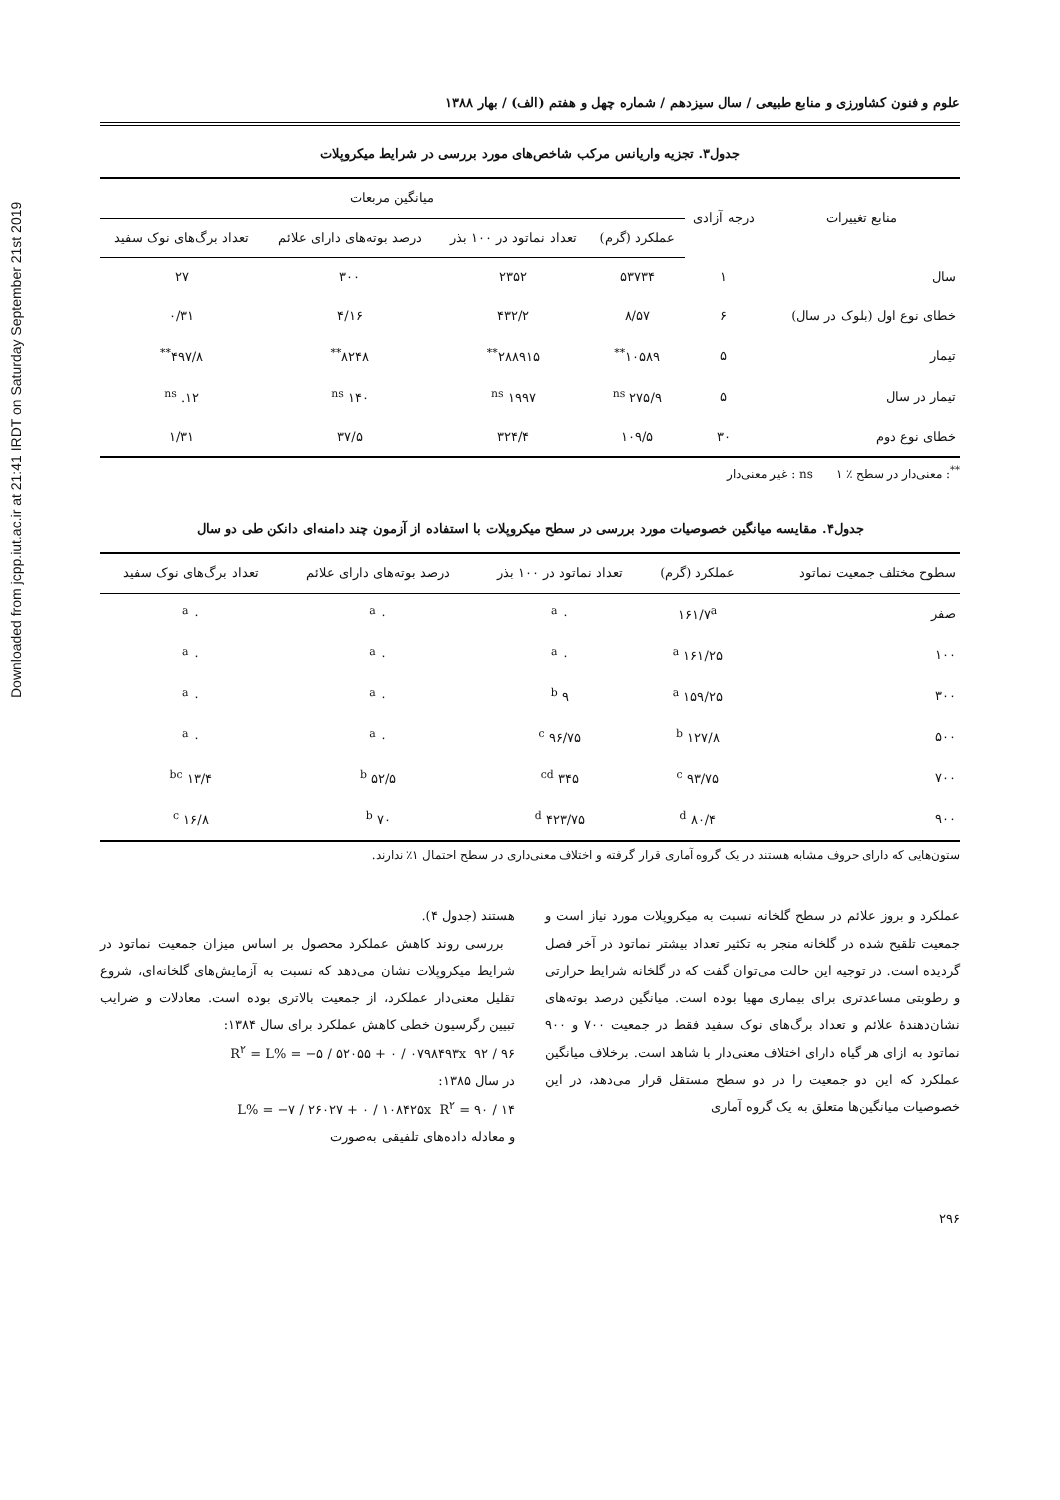Downloaded from jcpp.iut.ac.ir at 21:41 IRDT on Saturday September 21st 2019
علوم و فنون کشاورزی و منابع طبیعی / سال سیزدهم / شماره چهل و هفتم (الف) / بهار ۱۳۸۸
جدول۳. تجزیه واریانس مرکب شاخص‌های مورد بررسی در شرایط میکروپلات
| منابع تغییرات | درجه آزادی | میانگین مربعات | | | |
| --- | --- | --- | --- | --- | --- |
| | | عملکرد (گرم) | تعداد نماتود در ۱۰۰ بذر | درصد بوته‌های دارای علائم | تعداد برگ‌های نوک سفید |
| سال | ۱ | ۵۳۷۳۴ | ۲۳۵۲ | ۳۰۰ | ۲۷ |
| خطای نوع اول (بلوک در سال) | ۶ | ۸/۵۷ | ۴۳۲/۲ | ۴/۱۶ | ۰/۳۱ |
| تیمار | ۵ | ۱۰۵۸۹<sup>**</sup> | ۲۸۸۹۱۵<sup>**</sup> | ۸۲۴۸<sup>**</sup> | ۴۹۷/۸<sup>**</sup> |
| تیمار در سال | ۵ | ۲۷۵/۹ <sup>ns</sup> | ۱۹۹۷ <sup>ns</sup> | ۱۴۰ <sup>ns</sup> | ۱۲. <sup>ns</sup> |
| خطای نوع دوم | ۳۰ | ۱۰۹/۵ | ۳۲۴/۴ | ۳۷/۵ | ۱/۳۱ |
<sup>**</sup>: معنی‌دار در سطح ٪ ۱ ns : غیر معنی‌دار
جدول۴. مقایسه میانگین خصوصیات مورد بررسی در سطح میکروپلات با استفاده از آزمون چند دامنه‌ای دانکن طی دو سال
| سطوح مختلف جمعیت نماتود | عملکرد (گرم) | تعداد نماتود در ۱۰۰ بذر | درصد بوته‌های دارای علائم | تعداد برگ‌های نوک سفید |
| --- | --- | --- | --- | --- |
| صفر | ۱۶۱/۷<sup>a</sup> | ۰ <sup>a</sup> | ۰ <sup>a</sup> | ۰ <sup>a</sup> |
| ۱۰۰ | ۱۶۱/۲۵ <sup>a</sup> | ۰ <sup>a</sup> | ۰ <sup>a</sup> | ۰ <sup>a</sup> |
| ۳۰۰ | ۱۵۹/۲۵ <sup>a</sup> | ۹ <sup>b</sup> | ۰ <sup>a</sup> | ۰ <sup>a</sup> |
| ۵۰۰ | ۱۲۷/۸ <sup>b</sup> | ۹۶/۷۵ <sup>c</sup> | ۰ <sup>a</sup> | ۰ <sup>a</sup> |
| ۷۰۰ | ۹۳/۷۵ <sup>c</sup> | ۳۴۵ <sup>cd</sup> | ۵۲/۵ <sup>b</sup> | ۱۳/۴ <sup>bc</sup> |
| ۹۰۰ | ۸۰/۴ <sup>d</sup> | ۴۲۳/۷۵ <sup>d</sup> | ۷۰ <sup>b</sup> | ۱۶/۸ <sup>c</sup> |
ستون‌هایی که دارای حروف مشابه هستند در یک گروه آماری قرار گرفته و اختلاف معنی‌داری در سطح احتمال ۱٪ ندارند.
عملکرد و بروز علائم در سطح گلخانه نسبت به میکروپلات مورد نیاز است و جمعیت تلقیح شده در گلخانه منجر به تکثیر تعداد بیشتر نماتود در آخر فصل گردیده است. در توجیه این حالت می‌توان گفت که در گلخانه شرایط حرارتی و رطوبتی مساعدتری برای بیماری مهیا بوده است. میانگین درصد بوته‌های نشان‌دهندهٔ علائم و تعداد برگ‌های نوک سفید فقط در جمعیت ۷۰۰ و ۹۰۰ نماتود به ازای هر گیاه دارای اختلاف معنی‌دار با شاهد است. برخلاف میانگین عملکرد که این دو جمعیت را در دو سطح مستقل قرار می‌دهد، در این خصوصیات میانگین‌ها متعلق به یک گروه آماری
هستند (جدول ۴).
بررسی روند کاهش عملکرد محصول بر اساس میزان جمعیت نماتود در شرایط میکروپلات نشان می‌دهد که نسبت به آزمایش‌های گلخانه‌ای، شروع تقلیل معنی‌دار عملکرد، از جمعیت بالاتری بوده است. معادلات و ضرایب تبیین رگرسیون خطی کاهش عملکرد برای سال ۱۳۸۴:
R<sup>۲</sup> = L% = −۵ / ۵۲۰۵۵ + ۰ / ۰۷۹۸۴۹۳x ۹۲ / ۹۶
در سال ۱۳۸۵:
L% = −۷ / ۲۶۰۲۷ + ۰ / ۱۰۸۴۲۵x R<sup>۲</sup> = ۹۰ / ۱۴
و معادله داده‌های تلفیقی به‌صورت
۲۹۶